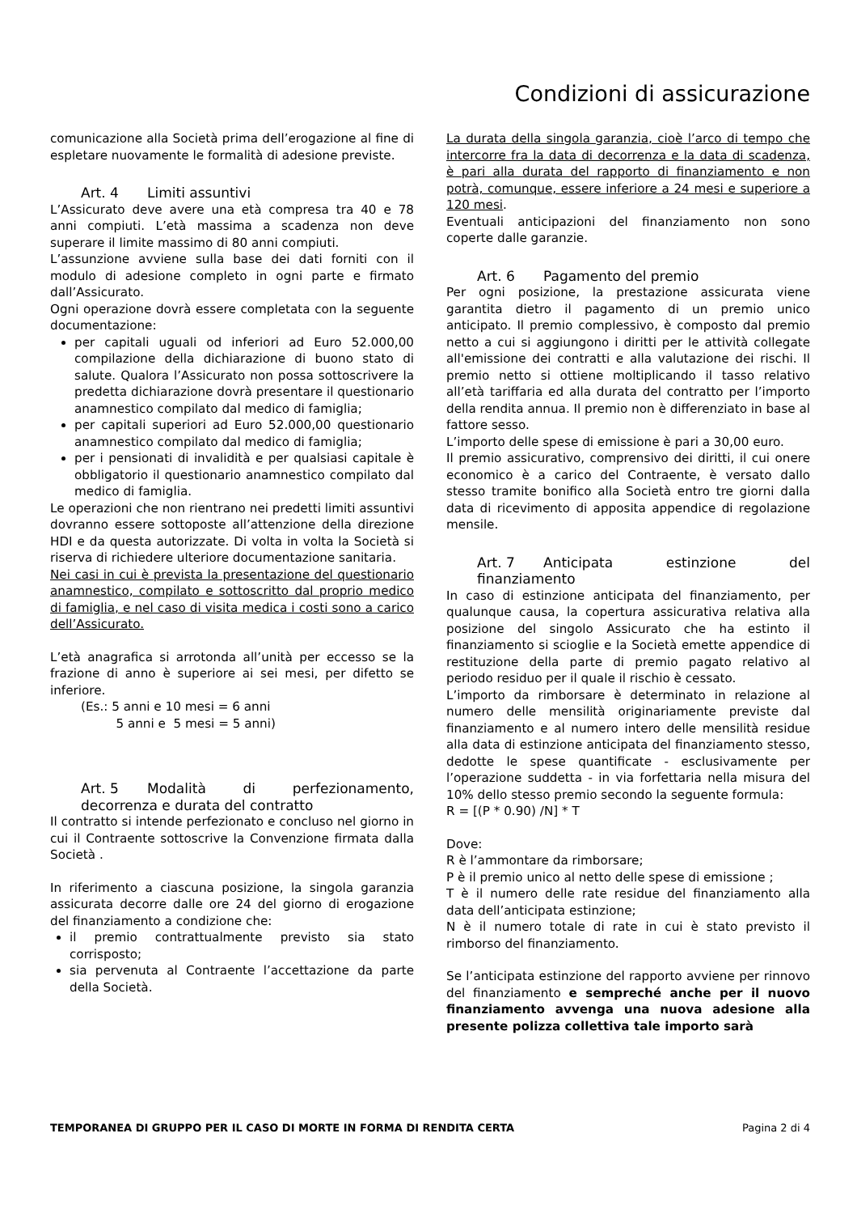Condizioni di assicurazione
comunicazione alla Società prima dell’erogazione al fine di espletare nuovamente le formalità di adesione previste.
Art. 4 Limiti assuntivi
L’Assicurato deve avere una età compresa tra 40 e 78 anni compiuti. L’età massima a scadenza non deve superare il limite massimo di 80 anni compiuti.
L’assunzione avviene sulla base dei dati forniti con il modulo di adesione completo in ogni parte e firmato dall’Assicurato.
Ogni operazione dovrà essere completata con la seguente documentazione:
per capitali uguali od inferiori ad Euro 52.000,00 compilazione della dichiarazione di buono stato di salute. Qualora l’Assicurato non possa sottoscrivere la predetta dichiarazione dovrà presentare il questionario anamnestico compilato dal medico di famiglia;
per capitali superiori ad Euro 52.000,00 questionario anamnestico compilato dal medico di famiglia;
per i pensionati di invalidità e per qualsiasi capitale è obbligatorio il questionario anamnestico compilato dal medico di famiglia.
Le operazioni che non rientrano nei predetti limiti assuntivi dovranno essere sottoposte all’attenzione della direzione HDI e da questa autorizzate. Di volta in volta la Società si riserva di richiedere ulteriore documentazione sanitaria.
Nei casi in cui è prevista la presentazione del questionario anamnestico, compilato e sottoscritto dal proprio medico di famiglia, e nel caso di visita medica i costi sono a carico dell’Assicurato.
L’età anagrafica si arrotonda all’unità per eccesso se la frazione di anno è superiore ai sei mesi, per difetto se inferiore.
(Es.: 5 anni e 10 mesi = 6 anni
5 anni e 5 mesi = 5 anni)
Art. 5 Modalità di perfezionamento, decorrenza e durata del contratto
Il contratto si intende perfezionato e concluso nel giorno in cui il Contraente sottoscrive la Convenzione firmata dalla Società .
In riferimento a ciascuna posizione, la singola garanzia assicurata decorre dalle ore 24 del giorno di erogazione del finanziamento a condizione che:
il premio contrattualmente previsto sia stato corrisposto;
sia pervenuta al Contraente l’accettazione da parte della Società.
La durata della singola garanzia, cioè l’arco di tempo che intercorre fra la data di decorrenza e la data di scadenza, è pari alla durata del rapporto di finanziamento e non potrà, comunque, essere inferiore a 24 mesi e superiore a 120 mesi.
Eventuali anticipazioni del finanziamento non sono coperte dalle garanzie.
Art. 6 Pagamento del premio
Per ogni posizione, la prestazione assicurata viene garantita dietro il pagamento di un premio unico anticipato. Il premio complessivo, è composto dal premio netto a cui si aggiungono i diritti per le attività collegate all'emissione dei contratti e alla valutazione dei rischi. Il premio netto si ottiene moltiplicando il tasso relativo all’età tariffaria ed alla durata del contratto per l’importo della rendita annua. Il premio non è differenziato in base al fattore sesso.
L’importo delle spese di emissione è pari a 30,00 euro.
Il premio assicurativo, comprensivo dei diritti, il cui onere economico è a carico del Contraente, è versato dallo stesso tramite bonifico alla Società entro tre giorni dalla data di ricevimento di apposita appendice di regolazione mensile.
Art. 7 Anticipata estinzione del finanziamento
In caso di estinzione anticipata del finanziamento, per qualunque causa, la copertura assicurativa relativa alla posizione del singolo Assicurato che ha estinto il finanziamento si scioglie e la Società emette appendice di restituzione della parte di premio pagato relativo al periodo residuo per il quale il rischio è cessato.
L’importo da rimborsare è determinato in relazione al numero delle mensilità originariamente previste dal finanziamento e al numero intero delle mensilità residue alla data di estinzione anticipata del finanziamento stesso, dedotte le spese quantificate - esclusivamente per l’operazione suddetta - in via forfettaria nella misura del 10% dello stesso premio secondo la seguente formula:
R = [(P * 0.90) /N] * T
Dove:
R è l’ammontare da rimborsare;
P è il premio unico al netto delle spese di emissione ;
T è il numero delle rate residue del finanziamento alla data dell’anticipata estinzione;
N è il numero totale di rate in cui è stato previsto il rimborso del finanziamento.
Se l’anticipata estinzione del rapporto avviene per rinnovo del finanziamento e sempreché anche per il nuovo finanziamento avvenga una nuova adesione alla presente polizza collettiva tale importo sarà
TEMPORANEA DI GRUPPO PER IL CASO DI MORTE IN FORMA DI RENDITA CERTA Pagina 2 di 4